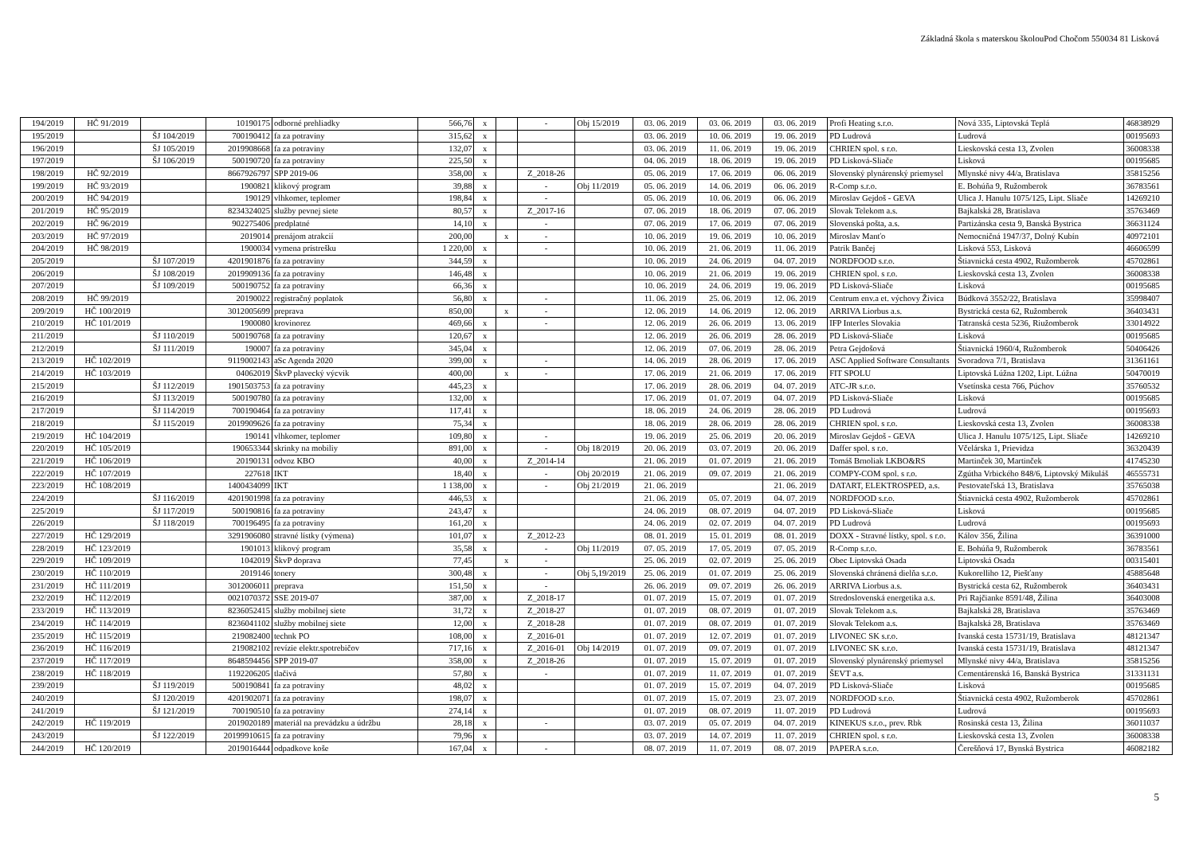Základná škola s materskou školouPod Chočom 550034 81 Lisková
| 194/2019 | HČ 91/2019 | | 10190175 | odborné prehliadky | 566,76 | x | | - | Obj 15/2019 | 03. 06. 2019 | 03. 06. 2019 | 03. 06. 2019 | Profi Heating s.r.o. | Nová 335, Liptovská Teplá | 46838929 |
| 195/2019 | | ŠJ 104/2019 | 700190412 | fa za potraviny | 315,62 | x | | | | 03. 06. 2019 | 10. 06. 2019 | 19. 06. 2019 | PD Ludrová | Ludrová | 00195693 |
| 196/2019 | | ŠJ 105/2019 | 2019908668 | fa za potraviny | 132,07 | x | | | | 03. 06. 2019 | 11. 06. 2019 | 19. 06. 2019 | CHRIEN spol. s r.o. | Lieskovská cesta 13, Zvolen | 36008338 |
| 197/2019 | | ŠJ 106/2019 | 500190720 | fa za potraviny | 225,50 | x | | | | 04. 06. 2019 | 18. 06. 2019 | 19. 06. 2019 | PD Lisková-Sliače | Lisková | 00195685 |
| 198/2019 | HČ 92/2019 | | 8667926797 | SPP 2019-06 | 358,00 | x | | Z_2018-26 | | 05. 06. 2019 | 17. 06. 2019 | 06. 06. 2019 | Slovenský plynárenský priemysel | Mlynské nivy 44/a, Bratislava | 35815256 |
| 199/2019 | HČ 93/2019 | | 1900821 | klikový program | 39,88 | x | | - | Obj 11/2019 | 05. 06. 2019 | 14. 06. 2019 | 06. 06. 2019 | R-Comp s.r.o. | E. Bohúňa 9, Ružomberok | 36783561 |
| 200/2019 | HČ 94/2019 | | 190129 | vlhkomer, teplomer | 198,84 | x | | - | | 05. 06. 2019 | 10. 06. 2019 | 06. 06. 2019 | Miroslav Gejdoš - GEVA | Ulica J. Hanulu 1075/125, Lipt. Sliače | 14269210 |
| 201/2019 | HČ 95/2019 | | 8234324025 | služby pevnej siete | 80,57 | x | | Z_2017-16 | | 07. 06. 2019 | 18. 06. 2019 | 07. 06. 2019 | Slovak Telekom a.s. | Bajkalská 28, Bratislava | 35763469 |
| 202/2019 | HČ 96/2019 | | 902275406 | predplatné | 14,10 | x | | - | | 07. 06. 2019 | 17. 06. 2019 | 07. 06. 2019 | Slovenská pošta, a.s. | Partizánska cesta 9, Banská Bystrica | 36631124 |
| 203/2019 | HČ 97/2019 | | 2019014 | prenájom atrakcií | 200,00 | | x | - | | 10. 06. 2019 | 19. 06. 2019 | 10. 06. 2019 | Miroslav Manťo | Nemocničná 1947/37, Dolný Kubín | 40972101 |
| 204/2019 | HČ 98/2019 | | 1900034 | vymena prístrešku | 1 220,00 | x | | - | | 10. 06. 2019 | 21. 06. 2019 | 11. 06. 2019 | Patrik Bančej | Lisková 553, Lisková | 46606599 |
| 205/2019 | | ŠJ 107/2019 | 4201901876 | fa za potraviny | 344,59 | x | | | | 10. 06. 2019 | 24. 06. 2019 | 04. 07. 2019 | NORDFOOD s.r.o. | Štiavnická cesta 4902, Ružomberok | 45702861 |
| 206/2019 | | ŠJ 108/2019 | 2019909136 | fa za potraviny | 146,48 | x | | | | 10. 06. 2019 | 21. 06. 2019 | 19. 06. 2019 | CHRIEN spol. s r.o. | Lieskovská cesta 13, Zvolen | 36008338 |
| 207/2019 | | ŠJ 109/2019 | 500190752 | fa za potraviny | 66,36 | x | | | | 10. 06. 2019 | 24. 06. 2019 | 19. 06. 2019 | PD Lisková-Sliače | Lisková | 00195685 |
| 208/2019 | HČ 99/2019 | | 20190022 | registračný poplatok | 56,80 | x | | - | | 11. 06. 2019 | 25. 06. 2019 | 12. 06. 2019 | Centrum env.a et. výchovy Živica | Búdková 3552/22, Bratislava | 35998407 |
| 209/2019 | HČ 100/2019 | | 3012005699 | preprava | 850,00 | | x | - | | 12. 06. 2019 | 14. 06. 2019 | 12. 06. 2019 | ARRIVA Liorbus a.s. | Bystrická cesta 62, Ružomberok | 36403431 |
| 210/2019 | HČ 101/2019 | | 1900080 | krovinorez | 469,66 | x | | - | | 12. 06. 2019 | 26. 06. 2019 | 13. 06. 2019 | IFP Interles Slovakia | Tatranská cesta 5236, Riužomberok | 33014922 |
| 211/2019 | | ŠJ 110/2019 | 500190768 | fa za potraviny | 120,67 | x | | | | 12. 06. 2019 | 26. 06. 2019 | 28. 06. 2019 | PD Lisková-Sliače | Lisková | 00195685 |
| 212/2019 | | ŠJ 111/2019 | 190007 | fa za potraviny | 345,04 | x | | | | 12. 06. 2019 | 07. 06. 2019 | 28. 06. 2019 | Petra Gejdošová | Štiavnická 1960/4, Ružomberok | 50406426 |
| 213/2019 | HČ 102/2019 | | 9119002143 | aSc Agenda 2020 | 399,00 | x | | - | | 14. 06. 2019 | 28. 06. 2019 | 17. 06. 2019 | ASC Applied Software Consultants | Svoradova 7/1, Bratislava | 31361161 |
| 214/2019 | HČ 103/2019 | | 04062019 | ŠkvP plavecký výcvik | 400,00 | | x | - | | 17. 06. 2019 | 21. 06. 2019 | 17. 06. 2019 | FIT SPOLU | Liptovská Lúžna 1202, Lipt. Lúžna | 50470019 |
| 215/2019 | | ŠJ 112/2019 | 1901503753 | fa za potraviny | 445,23 | x | | | | 17. 06. 2019 | 28. 06. 2019 | 04. 07. 2019 | ATC-JR s.r.o. | Vsetínska cesta 766, Púchov | 35760532 |
| 216/2019 | | ŠJ 113/2019 | 500190780 | fa za potraviny | 132,00 | x | | | | 17. 06. 2019 | 01. 07. 2019 | 04. 07. 2019 | PD Lisková-Sliače | Lisková | 00195685 |
| 217/2019 | | ŠJ 114/2019 | 700190464 | fa za potraviny | 117,41 | x | | | | 18. 06. 2019 | 24. 06. 2019 | 28. 06. 2019 | PD Ludrová | Ludrová | 00195693 |
| 218/2019 | | ŠJ 115/2019 | 2019909626 | fa za potraviny | 75,34 | x | | | | 18. 06. 2019 | 28. 06. 2019 | 28. 06. 2019 | CHRIEN spol. s r.o. | Lieskovská cesta 13, Zvolen | 36008338 |
| 219/2019 | HČ 104/2019 | | 190141 | vlhkomer, teplomer | 109,80 | x | | - | | 19. 06. 2019 | 25. 06. 2019 | 20. 06. 2019 | Miroslav Gejdoš - GEVA | Ulica J. Hanulu 1075/125, Lipt. Sliače | 14269210 |
| 220/2019 | HČ 105/2019 | | 190653344 | skrinky na mobiliy | 891,00 | x | | - | Obj 18/2019 | 20. 06. 2019 | 03. 07. 2019 | 20. 06. 2019 | Daffer spol. s r.o. | Včelárska 1, Prievidza | 36320439 |
| 221/2019 | HČ 106/2019 | | 20190131 | odvoz KBO | 40,00 | x | | Z_2014-14 | | 21. 06. 2019 | 01. 07. 2019 | 21. 06. 2019 | Tomáš Brnoliak LKBO&RS | Martinček 30, Martinček | 41745230 |
| 222/2019 | HČ 107/2019 | | 227618 | IKT | 18,40 | x | | - | Obj 20/2019 | 21. 06. 2019 | 09. 07. 2019 | 21. 06. 2019 | COMPY-COM spol. s r.o. | Zgútha Vrbického 848/6, Liptovský Mikuláš | 46555731 |
| 223/2019 | HČ 108/2019 | | 1400434099 | IKT | 1 138,00 | x | | - | Obj 21/2019 | 21. 06. 2019 | | 21. 06. 2019 | DATART, ELEKTROSPED, a.s. | Pestovateľská 13, Bratislava | 35765038 |
| 224/2019 | | ŠJ 116/2019 | 4201901998 | fa za potraviny | 446,53 | x | | | | 21. 06. 2019 | 05. 07. 2019 | 04. 07. 2019 | NORDFOOD s.r.o. | Štiavnická cesta 4902, Ružomberok | 45702861 |
| 225/2019 | | ŠJ 117/2019 | 500190816 | fa za potraviny | 243,47 | x | | | | 24. 06. 2019 | 08. 07. 2019 | 04. 07. 2019 | PD Lisková-Sliače | Lisková | 00195685 |
| 226/2019 | | ŠJ 118/2019 | 700196495 | fa za potraviny | 161,20 | x | | | | 24. 06. 2019 | 02. 07. 2019 | 04. 07. 2019 | PD Ludrová | Ludrová | 00195693 |
| 227/2019 | HČ 129/2019 | | 3291906080 | stravné lístky (výmena) | 101,07 | x | | Z_2012-23 | | 08. 01. 2019 | 15. 01. 2019 | 08. 01. 2019 | DOXX - Stravné lístky, spol. s r.o. | Kálov 356, Žilina | 36391000 |
| 228/2019 | HČ 123/2019 | | 1901013 | klikový program | 35,58 | x | | - | Obj 11/2019 | 07. 05. 2019 | 17. 05. 2019 | 07. 05. 2019 | R-Comp s.r.o. | E. Bohúňa 9, Ružomberok | 36783561 |
| 229/2019 | HČ 109/2019 | | 1042019 | ŠkvP doprava | 77,45 | | x | - | | 25. 06. 2019 | 02. 07. 2019 | 25. 06. 2019 | Obec Liptovská Osada | Liptovská Osada | 00315401 |
| 230/2019 | HČ 110/2019 | | 2019146 | tonery | 300,48 | x | | - | Obj 5,19/2019 | 25. 06. 2019 | 01. 07. 2019 | 25. 06. 2019 | Slovenská chránená dielňa s.r.o. | Kukorelliho 12, Piešťany | 45885648 |
| 231/2019 | HČ 111/2019 | | 3012006011 | preprava | 151,50 | x | | - | | 26. 06. 2019 | 09. 07. 2019 | 26. 06. 2019 | ARRIVA Liorbus a.s. | Bystrická cesta 62, Ružomberok | 36403431 |
| 232/2019 | HČ 112/2019 | | 0021070372 | SSE 2019-07 | 387,00 | x | | Z_2018-17 | | 01. 07. 2019 | 15. 07. 2019 | 01. 07. 2019 | Stredoslovenská energetika a.s. | Pri Rajčianke 8591/48, Žilina | 36403008 |
| 233/2019 | HČ 113/2019 | | 8236052415 | služby mobilnej siete | 31,72 | x | | Z_2018-27 | | 01. 07. 2019 | 08. 07. 2019 | 01. 07. 2019 | Slovak Telekom a.s. | Bajkalská 28, Bratislava | 35763469 |
| 234/2019 | HČ 114/2019 | | 8236041102 | služby mobilnej siete | 12,00 | x | | Z_2018-28 | | 01. 07. 2019 | 08. 07. 2019 | 01. 07. 2019 | Slovak Telekom a.s. | Bajkalská 28, Bratislava | 35763469 |
| 235/2019 | HČ 115/2019 | | 219082400 | technk PO | 108,00 | x | | Z_2016-01 | | 01. 07. 2019 | 12. 07. 2019 | 01. 07. 2019 | LIVONEC SK s.r.o. | Ivanská cesta 15731/19, Bratislava | 48121347 |
| 236/2019 | HČ 116/2019 | | 219082102 | revízie elektr.spotrebičov | 717,16 | x | | Z_2016-01 | Obj 14/2019 | 01. 07. 2019 | 09. 07. 2019 | 01. 07. 2019 | LIVONEC SK s.r.o. | Ivanská cesta 15731/19, Bratislava | 48121347 |
| 237/2019 | HČ 117/2019 | | 8648594456 | SPP 2019-07 | 358,00 | x | | Z_2018-26 | | 01. 07. 2019 | 15. 07. 2019 | 01. 07. 2019 | Slovenský plynárenský priemysel | Mlynské nivy 44/a, Bratislava | 35815256 |
| 238/2019 | HČ 118/2019 | | 1192206205 | tlačivá | 57,80 | x | | - | | 01. 07. 2019 | 11. 07. 2019 | 01. 07. 2019 | ŠEVT a.s. | Cementárenská 16, Banská Bystrica | 31331131 |
| 239/2019 | | ŠJ 119/2019 | 500190841 | fa za potraviny | 48,02 | x | | | | 01. 07. 2019 | 15. 07. 2019 | 04. 07. 2019 | PD Lisková-Sliače | Lisková | 00195685 |
| 240/2019 | | ŠJ 120/2019 | 4201902071 | fa za potraviny | 198,07 | x | | | | 01. 07. 2019 | 15. 07. 2019 | 23. 07. 2019 | NORDFOOD s.r.o. | Štiavnická cesta 4902, Ružomberok | 45702861 |
| 241/2019 | | ŠJ 121/2019 | 700190510 | fa za potraviny | 274,14 | x | | | | 01. 07. 2019 | 08. 07. 2019 | 11. 07. 2019 | PD Ludrová | Ludrová | 00195693 |
| 242/2019 | HČ 119/2019 | | 2019020189 | materiál na prevádzku a údržbu | 28,18 | x | | - | | 03. 07. 2019 | 05. 07. 2019 | 04. 07. 2019 | KINEKUS s.r.o., prev. Rbk | Rosinská cesta 13, Žilina | 36011037 |
| 243/2019 | | ŠJ 122/2019 | 20199910615 | fa za potraviny | 79,96 | x | | | | 03. 07. 2019 | 14. 07. 2019 | 11. 07. 2019 | CHRIEN spol. s r.o. | Lieskovská cesta 13, Zvolen | 36008338 |
| 244/2019 | HČ 120/2019 | | 2019016444 | odpadkove koše | 167,04 | x | | - | | 08. 07. 2019 | 11. 07. 2019 | 08. 07. 2019 | PAPERA s.r.o. | Čerešňová 17, Bynská Bystrica | 46082182 |
5